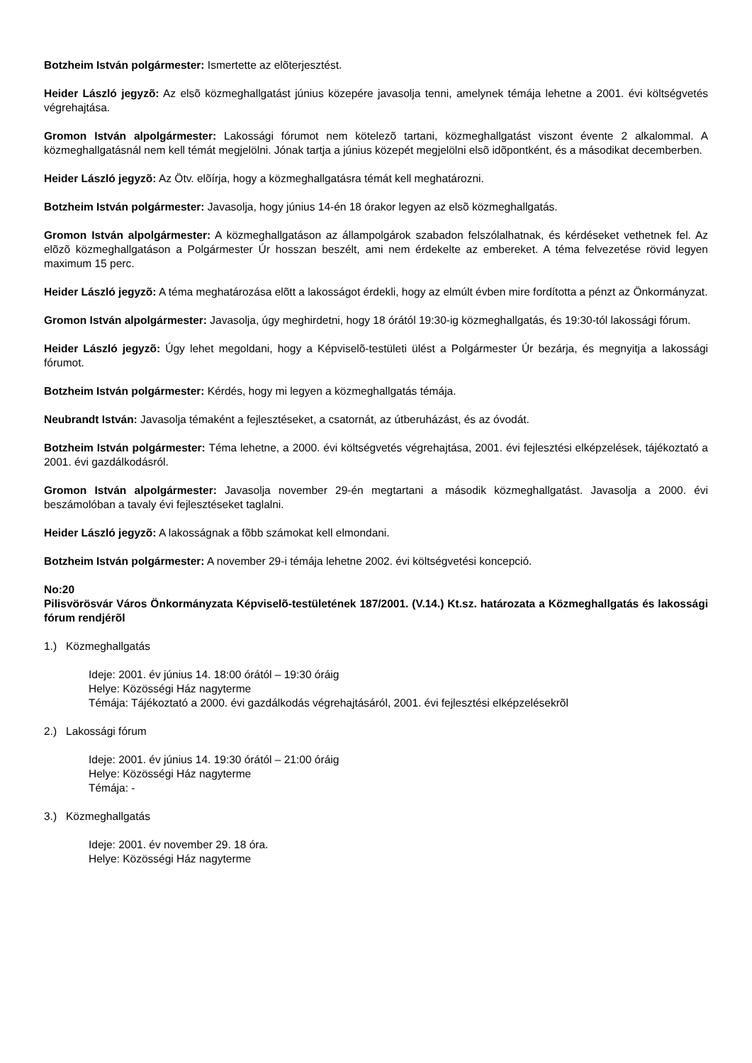Botzheim István polgármester: Ismertette az elõterjesztést.
Heider László jegyzõ: Az elsõ közmeghallgatást június közepére javasolja tenni, amelynek témája lehetne a 2001. évi költségvetés végrehajtása.
Gromon István alpolgármester: Lakossági fórumot nem kötelezõ tartani, közmeghallgatást viszont évente 2 alkalommal. A közmeghallgatásnál nem kell témát megjelölni. Jónak tartja a június közepét megjelölni elsõ idõpontként, és a másodikat decemberben.
Heider László jegyzõ: Az Ötv. elõírja, hogy a közmeghallgatásra témát kell meghatározni.
Botzheim István polgármester: Javasolja, hogy június 14-én 18 órakor legyen az elsõ közmeghallgatás.
Gromon István alpolgármester: A közmeghallgatáson az állampolgárok szabadon felszólalhatnak, és kérdéseket vethetnek fel. Az elõzõ közmeghallgatáson a Polgármester Úr hosszan beszélt, ami nem érdekelte az embereket. A téma felvezetése rövid legyen maximum 15 perc.
Heider László jegyzõ: A téma meghatározása elõtt a lakosságot érdekli, hogy az elmúlt évben mire fordította a pénzt az Önkormányzat.
Gromon István alpolgármester: Javasolja, úgy meghirdetni, hogy 18 órától 19:30-ig közmeghallgatás, és 19:30-tól lakossági fórum.
Heider László jegyzõ: Úgy lehet megoldani, hogy a Képviselõ-testületi ülést a Polgármester Úr bezárja, és megnyitja a lakossági fórumot.
Botzheim István polgármester: Kérdés, hogy mi legyen a közmeghallgatás témája.
Neubrandt István: Javasolja témaként a fejlesztéseket, a csatornát, az útberuházást, és az óvodát.
Botzheim István polgármester: Téma lehetne, a 2000. évi költségvetés végrehajtása, 2001. évi fejlesztési elképzelések, tájékoztató a 2001. évi gazdálkodásról.
Gromon István alpolgármester: Javasolja november 29-én megtartani a második közmeghallgatást. Javasolja a 2000. évi beszámolóban a tavaly évi fejlesztéseket taglalni.
Heider László jegyzõ: A lakosságnak a fõbb számokat kell elmondani.
Botzheim István polgármester: A november 29-i témája lehetne 2002. évi költségvetési koncepció.
No:20
Pilisvörösvár Város Önkormányzata Képviselõ-testületének 187/2001. (V.14.) Kt.sz. határozata a Közmeghallgatás és lakossági fórum rendjérõl
1.) Közmeghallgatás
Ideje: 2001. év június 14. 18:00 órától – 19:30 óráig
Helye: Közösségi Ház nagyterme
Témája: Tájékoztató a 2000. évi gazdálkodás végrehajtásáról, 2001. évi fejlesztési elképzelésekrõl
2.) Lakossági fórum
Ideje: 2001. év június 14. 19:30 órától – 21:00 óráig
Helye: Közösségi Ház nagyterme
Témája: -
3.) Közmeghallgatás
Ideje: 2001. év november 29. 18 óra.
Helye: Közösségi Ház nagyterme